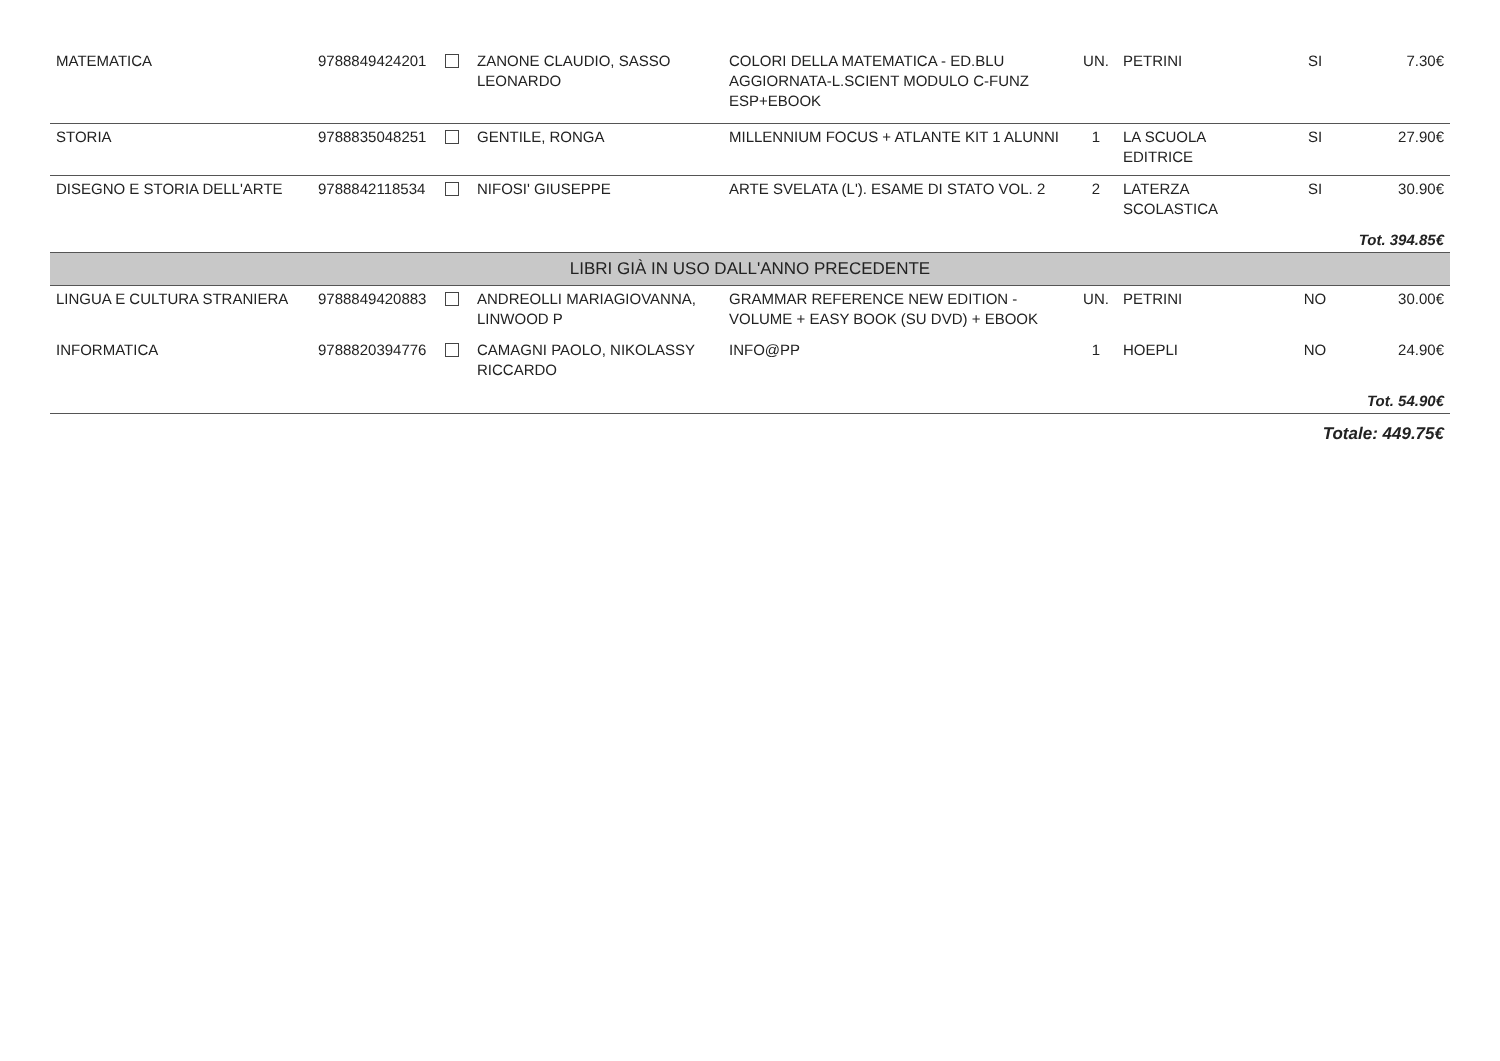| MATEMATICA | 9788849424201 | | ZANONE CLAUDIO, SASSO LEONARDO | COLORI DELLA MATEMATICA - ED.BLU AGGIORNATA-L.SCIENT MODULO C-FUNZ ESP+EBOOK | UN. | PETRINI | SI | 7.30€ |
| STORIA | 9788835048251 | | GENTILE, RONGA | MILLENNIUM FOCUS + ATLANTE KIT 1 ALUNNI | 1 | LA SCUOLA EDITRICE | SI | 27.90€ |
| DISEGNO E STORIA DELL'ARTE | 9788842118534 | | NIFOSI' GIUSEPPE | ARTE SVELATA (L'). ESAME DI STATO VOL. 2 | 2 | LATERZA SCOLASTICA | SI | 30.90€ |
| Tot. 394.85€ | | | | | | | | |
| LIBRI GIÀ IN USO DALL'ANNO PRECEDENTE | | | | | | | | |
| LINGUA E CULTURA STRANIERA | 9788849420883 | | ANDREOLLI MARIAGIOVANNA, LINWOOD P | GRAMMAR REFERENCE NEW EDITION - VOLUME + EASY BOOK (SU DVD) + EBOOK | UN. | PETRINI | NO | 30.00€ |
| INFORMATICA | 9788820394776 | | CAMAGNI PAOLO, NIKOLASSY RICCARDO | INFO@PP | 1 | HOEPLI | NO | 24.90€ |
| Tot. 54.90€ | | | | | | | | |
| Totale: 449.75€ | | | | | | | | |